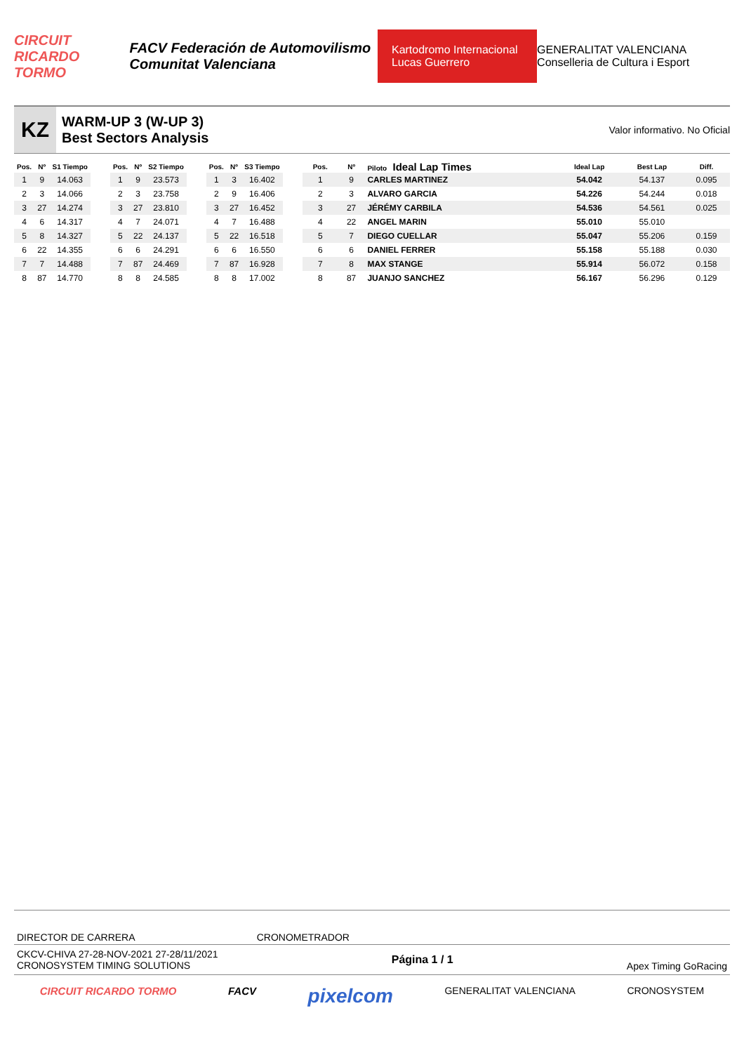CIRCUIT RICARDO TORMO FACV Federación de Automovilismo Comunitat Valenciana Kartodromo Internacional Lucas Guerrero GENERALITAT VALENCIANA Conselleria de Cultura i Esport
KZ
WARM-UP 3 (W-UP 3)
Best Sectors Analysis
Valor informativo. No Oficial
| Pos. | Nº | S1 Tiempo |
| --- | --- | --- |
| 1 | 9 | 14.063 |
| 2 | 3 | 14.066 |
| 3 | 27 | 14.274 |
| 4 | 6 | 14.317 |
| 5 | 8 | 14.327 |
| 6 | 22 | 14.355 |
| 7 | 7 | 14.488 |
| 8 | 87 | 14.770 |
| Pos. | Nº | S2 Tiempo |
| --- | --- | --- |
| 1 | 9 | 23.573 |
| 2 | 3 | 23.758 |
| 3 | 27 | 23.810 |
| 4 | 7 | 24.071 |
| 5 | 22 | 24.137 |
| 6 | 6 | 24.291 |
| 7 | 87 | 24.469 |
| 8 | 8 | 24.585 |
| Pos. | Nº | S3 Tiempo |
| --- | --- | --- |
| 1 | 3 | 16.402 |
| 2 | 9 | 16.406 |
| 3 | 27 | 16.452 |
| 4 | 7 | 16.488 |
| 5 | 22 | 16.518 |
| 6 | 6 | 16.550 |
| 7 | 87 | 16.928 |
| 8 | 8 | 17.002 |
| Pos. | Nº | Piloto Ideal Lap Times | Ideal Lap | Best Lap | Diff. |
| --- | --- | --- | --- | --- | --- |
| 1 | 9 | CARLES MARTINEZ | 54.042 | 54.137 | 0.095 |
| 2 | 3 | ALVARO GARCIA | 54.226 | 54.244 | 0.018 |
| 3 | 27 | JÉRÉMY CARBILA | 54.536 | 54.561 | 0.025 |
| 4 | 22 | ANGEL MARIN | 55.010 | 55.010 | |
| 5 | 7 | DIEGO CUELLAR | 55.047 | 55.206 | 0.159 |
| 6 | 6 | DANIEL FERRER | 55.158 | 55.188 | 0.030 |
| 7 | 8 | MAX STANGE | 55.914 | 56.072 | 0.158 |
| 8 | 87 | JUANJO SANCHEZ | 56.167 | 56.296 | 0.129 |
DIRECTOR DE CARRERA CRONOMETRADOR
CKCV-CHIVA 27-28-NOV-2021 27-28/11/2021
CRONOSYSTEM TIMING SOLUTIONS
Página 1 / 1
Apex Timing GoRacing
CIRCUIT RICARDO TORMO FACV pixelcom GENERALITAT VALENCIANA CRONOSYSTEM